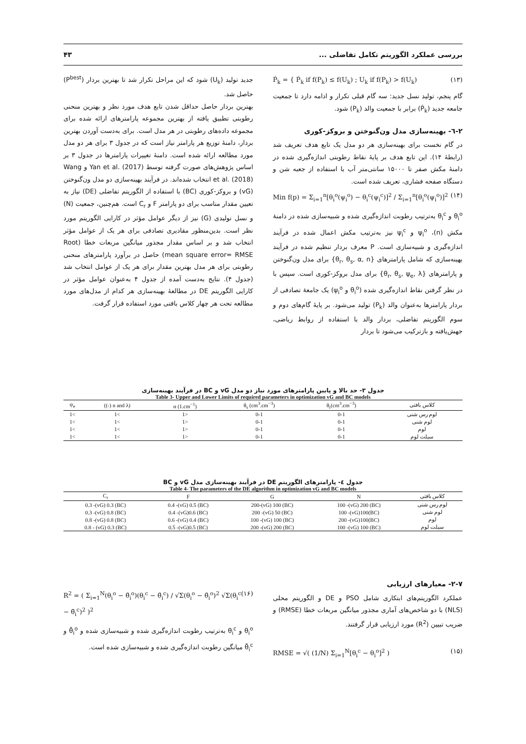بررسی عملکرد الگوریتم تکامل تفاضلی ... ۴۳
Ṕ<sub>k</sub> = { Ṕ<sub>k</sub> if f(P<sub>k</sub>) ≤ f(U<sub>k</sub>) ; U<sub>k</sub> if f(P<sub>k</sub>) > f(U<sub>k</sub>) (۱۳)
گام پنجم، تولید نسل جدید: سه گام قبلی تکرار و ادامه دارد تا جمعیت جامعه جدید (Ṕ<sub>k</sub>) برابر با جمعیت والد (P<sub>k</sub>) شود.
۲-٦- بهینه‌سازی مدل ون‌گنوختن و بروکز-کوری
در گام نخست برای بهینه‌سازی هر دو مدل یک تابع هدف تعریف شد (رابطهٔ ۱۴). این تابع هدف بر پایهٔ نقاط رطوبتی اندازه‌گیری شده در دامنهٔ مکش صفر تا ۱۵۰۰۰ سانتی‌متر آب با استفاده از جعبه شن و دستگاه صفحه فشاری، تعریف شده است.
Min f(p) = Σ<sub>i=1</sub><sup>n</sup>[θ<sub>i</sub><sup>o</sup>(ψ<sub>i</sub><sup>o</sup>) − θ<sub>i</sub><sup>c</sup>(ψ<sub>i</sub><sup>c</sup>)]<sup>2</sup> / Σ<sub>i=1</sub><sup>n</sup>[θ<sub>i</sub><sup>o</sup>(ψ<sub>i</sub><sup>o</sup>)]<sup>2</sup> (۱۴)
θ<sub>i</sub><sup>o</sup> و θ<sub>i</sub><sup>c</sup> به‌ترتیب رطوبت اندازه‌گیری شده و شبیه‌سازی شده در دامنهٔ مکش (n)، ψ<sub>i</sub><sup>o</sup> و ψ<sub>i</sub><sup>c</sup> نیز به‌ترتیب مکش اعمال شده در فرآیند اندازه‌گیری و شبیه‌سازی است. P معرف بردار تنظیم شده در فرآیند بهینه‌سازی که شامل پارامترهای {θ<sub>r</sub>, θ<sub>s</sub>, α, n} برای مدل ون‌گنوختن و پارامترهای {θ<sub>r</sub>, θ<sub>s</sub>, ψ<sub>e</sub>, λ} برای مدل بروکز-کوری است. سپس با در نظر گرفتن نقاط اندازه‌گیری شده (θ<sub>i</sub><sup>o</sup> و ψ<sub>i</sub><sup>o</sup>) یک جامعهٔ تصادفی از بردار پارامترها به‌عنوان والد (P<sub>k</sub>) تولید می‌شود. بر پایهٔ گام‌های دوم و سوم الگوریتم تفاضلی، بردار والد با استفاده از روابط ریاضی، جهش‌یافته و بازترکیب می‌شود تا بردار
جدید تولید (U<sub>k</sub>) شود که این مراحل تکرار شد تا بهترین بردار (P<sup>best</sup>) حاصل شد.
بهترین بردار حاصل حداقل شدن تابع هدف مورد نظر و بهترین منحنی رطوبتی تطبیق یافته از بهترین مجموعه پارامترهای ارائه شده برای مجموعه داده‌های رطوبتی در هر مدل است. برای به‌دست آوردن بهترین بردار، دامنهٔ توزیع هر پارامتر نیاز است که در جدول ۳ برای هر دو مدل مورد مطالعه ارائه شده است. دامنهٔ تغییرات پارامترها در جدول ۳ بر اساس پژوهش‌های صورت گرفته توسط Yan et al. (2017) و Wang et al. (2018) انتخاب شده‌اند. در فرآیند بهینه‌سازی دو مدل ون‌گنوختن (vG) و بروکز-کوری (BC) با استفاده از الگوریتم تفاضلی (DE) نیاز به تعیین مقدار مناسب برای دو پارامتر F و C<sub>r</sub> است. هم‌چنین، جمعیت (N) و نسل تولیدی (G) نیز از دیگر عوامل مؤثر در کارایی الگوریتم مورد نظر است. بدین‌منظور مقادیری تصادفی برای هر یک از عوامل مؤثر انتخاب شد و بر اساس مقدار مجذور میانگین مربعات خطا (Root mean square error= RMSE) حاصل در برآورد پارامترهای منحنی رطوبتی برای هر مدل بهترین مقدار برای هر یک از عوامل انتخاب شد (جدول ۴). نتایج به‌دست آمده از جدول ۴ به‌عنوان عوامل مؤثر در کارایی الگوریتم DE در مطالعهٔ بهینه‌سازی هر کدام از مدل‌های مورد مطالعه تحت هر چهار کلاس بافتی مورد استفاده قرار گرفت.
جدول ۳- حد بالا و پایین پارامترهای مورد نیاز دو مدل vG و BC در فرآیند بهینه‌سازی
Table 3- Upper and Lower Limits of required parameters in optimization vG and BC models
| کلاس بافتی | θ<sub>r</sub>(cm<sup>3</sup>.cm<sup>−3</sup>) | θ<sub>s</sub> (cm<sup>3</sup>.cm<sup>−3</sup>) | α (1.cm<sup>−1</sup>) | (n and λ (-)) | ψ<sub>e</sub> |
| --- | --- | --- | --- | --- | --- |
| لوم رس شنی | 0-1 | 0-1 | <1 | >1 | >1 |
| لوم شنی | 0-1 | 0-1 | <1 | >1 | >1 |
| لوم | 0-1 | 0-1 | <1 | >1 | >1 |
| سیلت لوم | 0-1 | 0-1 | <1 | >1 | >1 |
جدول ٤- پارامترهای الگوریتم DE در فرآیند بهینه‌سازی مدل vG و BC
Table 4- The parameters of the DE algorithm in optimization vG and BC models
| کلاس بافتی | N | G | F | C<sub>r</sub> |
| --- | --- | --- | --- | --- |
| لوم رس شنی | (BC) 100 -(vG) 200 | (BC) 200-(vG) 100 | (BC) 0.4 -(vG) 0.5 | (BC) 0.3 -(vG) 0.3 |
| لوم شنی | (BC)100 -(vG)100 | (BC) 200 -(vG) 50 | (BC) 0.4 -(vG)0.6 | (BC) 0.3 -(vG) 0.8 |
| لوم | (BC)200 -(vG)100 | (BC) 100 -(vG) 100 | (BC) 0.6 -(vG) 0.4 | (BC) 0.8 -(vG) 0.8 |
| سیلت لوم | (BC) 100 -(vG) 100 | (BC) 200 -(vG) 200 | (BC) 0.5 -(vG)0.5 | (BC) 0.8 - (vG) 0.3 |
۲-۷- معیارهای ارزیابی
عملکرد الگوریتم‌های ابتکاری شامل PSO و DE و الگوریتم محلی (NLS) با دو شاخص‌های آماری مجذور میانگین مربعات خطا (RMSE) و ضریب تبیین (R<sup>2</sup>) مورد ارزیابی قرار گرفتند.
RMSE = √( (1/N) Σ<sub>i=1</sub><sup>N</sup>[θ<sub>i</sub><sup>c</sup> − θ<sub>i</sub><sup>o</sup>]<sup>2</sup> ) (۱۵)
R<sup>2</sup> = ( Σ<sub>i=1</sub><sup>N</sup>(θ<sub>i</sub><sup>o</sup> − θ̄<sub>i</sub><sup>o</sup>)(θ<sub>i</sub><sup>c</sup> − θ̄<sub>i</sub><sup>c</sup>) / √Σ(θ<sub>i</sub><sup>o</sup> − θ̄<sub>i</sub><sup>o</sup>)<sup>2</sup> √Σ(θ<sub>i</sub><sup>c</sup> − θ̄<sub>i</sub><sup>c</sup>)<sup>2</sup> )<sup>2</sup> (۱۶)
θ<sub>i</sub><sup>o</sup> و θ<sub>i</sub><sup>c</sup> به‌ترتیب رطوبت اندازه‌گیری شده و شبیه‌سازی شده و θ̄<sub>i</sub><sup>o</sup> و θ̄<sub>i</sub><sup>c</sup> میانگین رطوبت اندازه‌گیری شده و شبیه‌سازی شده است.